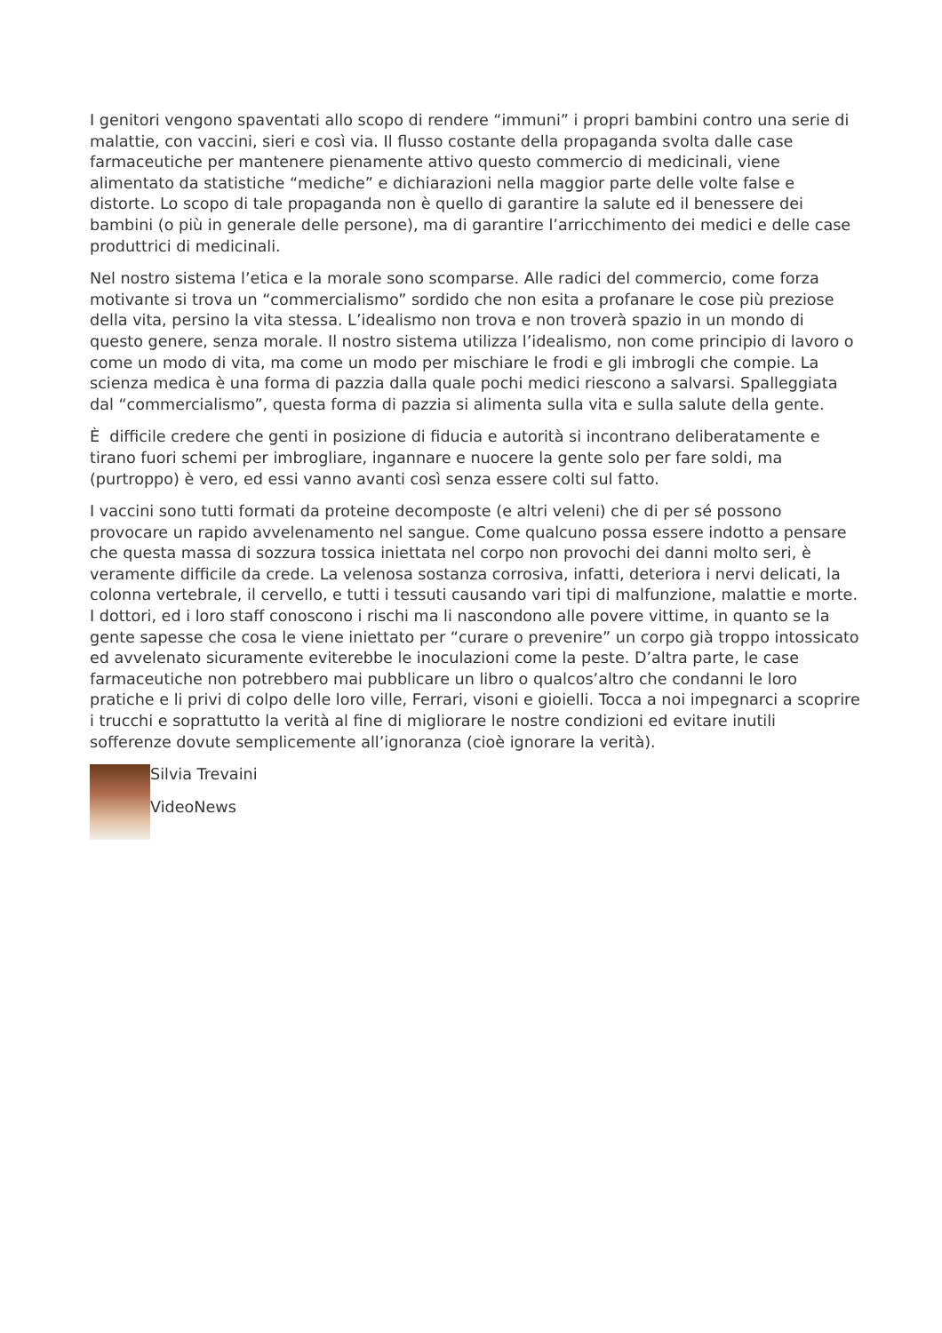I genitori vengono spaventati allo scopo di rendere “immuni” i propri bambini contro una serie di malattie, con vaccini, sieri e così via. Il flusso costante della propaganda svolta dalle case farmaceutiche per mantenere pienamente attivo questo commercio di medicinali, viene alimentato da statistiche “mediche” e dichiarazioni nella maggior parte delle volte false e distorte. Lo scopo di tale propaganda non è quello di garantire la salute ed il benessere dei bambini (o più in generale delle persone), ma di garantire l’arricchimento dei medici e delle case produttrici di medicinali.
Nel nostro sistema l’etica e la morale sono scomparse. Alle radici del commercio, come forza motivante si trova un “commercialismo” sordido che non esita a profanare le cose più preziose della vita, persino la vita stessa. L’idealismo non trova e non troverà spazio in un mondo di questo genere, senza morale. Il nostro sistema utilizza l’idealismo, non come principio di lavoro o come un modo di vita, ma come un modo per mischiare le frodi e gli imbrogli che compie. La scienza medica è una forma di pazzia dalla quale pochi medici riescono a salvarsi. Spalleggiata dal “commercialismo”, questa forma di pazzia si alimenta sulla vita e sulla salute della gente.
È difficile credere che genti in posizione di fiducia e autorità si incontrano deliberatamente e tirano fuori schemi per imbrogliare, ingannare e nuocere la gente solo per fare soldi, ma (purtroppo) è vero, ed essi vanno avanti così senza essere colti sul fatto.
I vaccini sono tutti formati da proteine decomposte (e altri veleni) che di per sé possono provocare un rapido avvelenamento nel sangue. Come qualcuno possa essere indotto a pensare che questa massa di sozzura tossica iniettata nel corpo non provochi dei danni molto seri, è veramente difficile da crede. La velenosa sostanza corrosiva, infatti, deteriora i nervi delicati, la colonna vertebrale, il cervello, e tutti i tessuti causando vari tipi di malfunzione, malattie e morte. I dottori, ed i loro staff conoscono i rischi ma li nascondono alle povere vittime, in quanto se la gente sapesse che cosa le viene iniettato per “curare o prevenire” un corpo già troppo intossicato ed avvelenato sicuramente eviterebbe le inoculazioni come la peste. D’altra parte, le case farmaceutiche non potrebbero mai pubblicare un libro o qualcos’altro che condanni le loro pratiche e li privi di colpo delle loro ville, Ferrari, visoni e gioielli. Tocca a noi impegnarci a scoprire i trucchi e soprattutto la verità al fine di migliorare le nostre condizioni ed evitare inutili sofferenze dovute semplicemente all’ignoranza (cioè ignorare la verità).
Silvia Trevaini
VideoNews